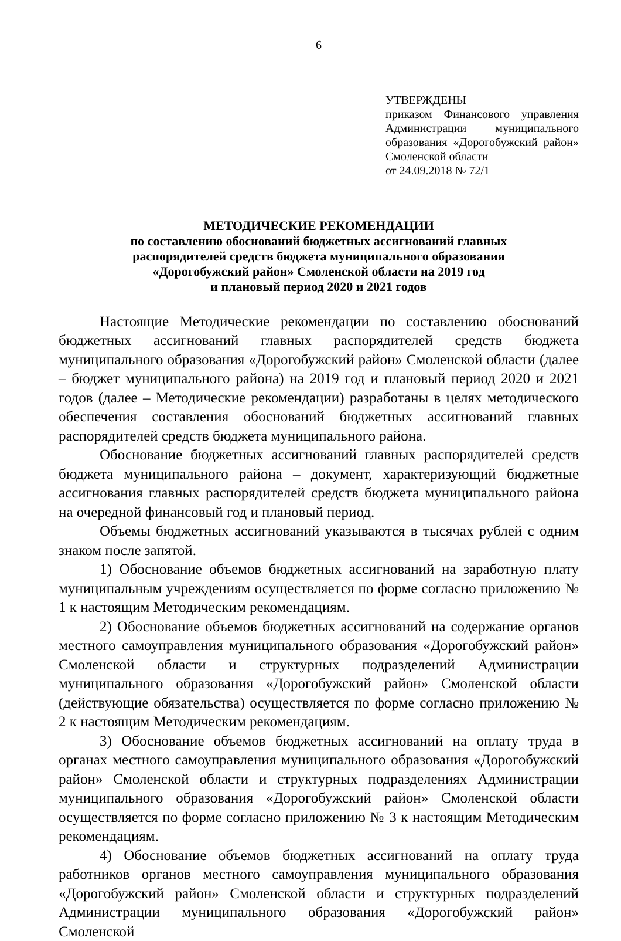6
УТВЕРЖДЕНЫ
приказом Финансового управления Администрации муниципального образования «Дорогобужский район» Смоленской области
от 24.09.2018 № 72/1
МЕТОДИЧЕСКИЕ РЕКОМЕНДАЦИИ
по составлению обоснований бюджетных ассигнований главных
распорядителей средств бюджета муниципального образования
«Дорогобужский район» Смоленской области на 2019 год
и плановый период 2020 и 2021 годов
Настоящие Методические рекомендации по составлению обоснований бюджетных ассигнований главных распорядителей средств бюджета муниципального образования «Дорогобужский район» Смоленской области (далее – бюджет муниципального района) на 2019 год и плановый период 2020 и 2021 годов (далее – Методические рекомендации) разработаны в целях методического обеспечения составления обоснований бюджетных ассигнований главных распорядителей средств бюджета муниципального района.
Обоснование бюджетных ассигнований главных распорядителей средств бюджета муниципального района – документ, характеризующий бюджетные ассигнования главных распорядителей средств бюджета муниципального района на очередной финансовый год и плановый период.
Объемы бюджетных ассигнований указываются в тысячах рублей с одним знаком после запятой.
1) Обоснование объемов бюджетных ассигнований на заработную плату муниципальным учреждениям осуществляется по форме согласно приложению № 1 к настоящим Методическим рекомендациям.
2) Обоснование объемов бюджетных ассигнований на содержание органов местного самоуправления муниципального образования «Дорогобужский район» Смоленской области и структурных подразделений Администрации муниципального образования «Дорогобужский район» Смоленской области (действующие обязательства) осуществляется по форме согласно приложению № 2 к настоящим Методическим рекомендациям.
3) Обоснование объемов бюджетных ассигнований на оплату труда в органах местного самоуправления муниципального образования «Дорогобужский район» Смоленской области и структурных подразделениях Администрации муниципального образования «Дорогобужский район» Смоленской области осуществляется по форме согласно приложению № 3 к настоящим Методическим рекомендациям.
4) Обоснование объемов бюджетных ассигнований на оплату труда работников органов местного самоуправления муниципального образования «Дорогобужский район» Смоленской области и структурных подразделений Администрации муниципального образования «Дорогобужский район» Смоленской